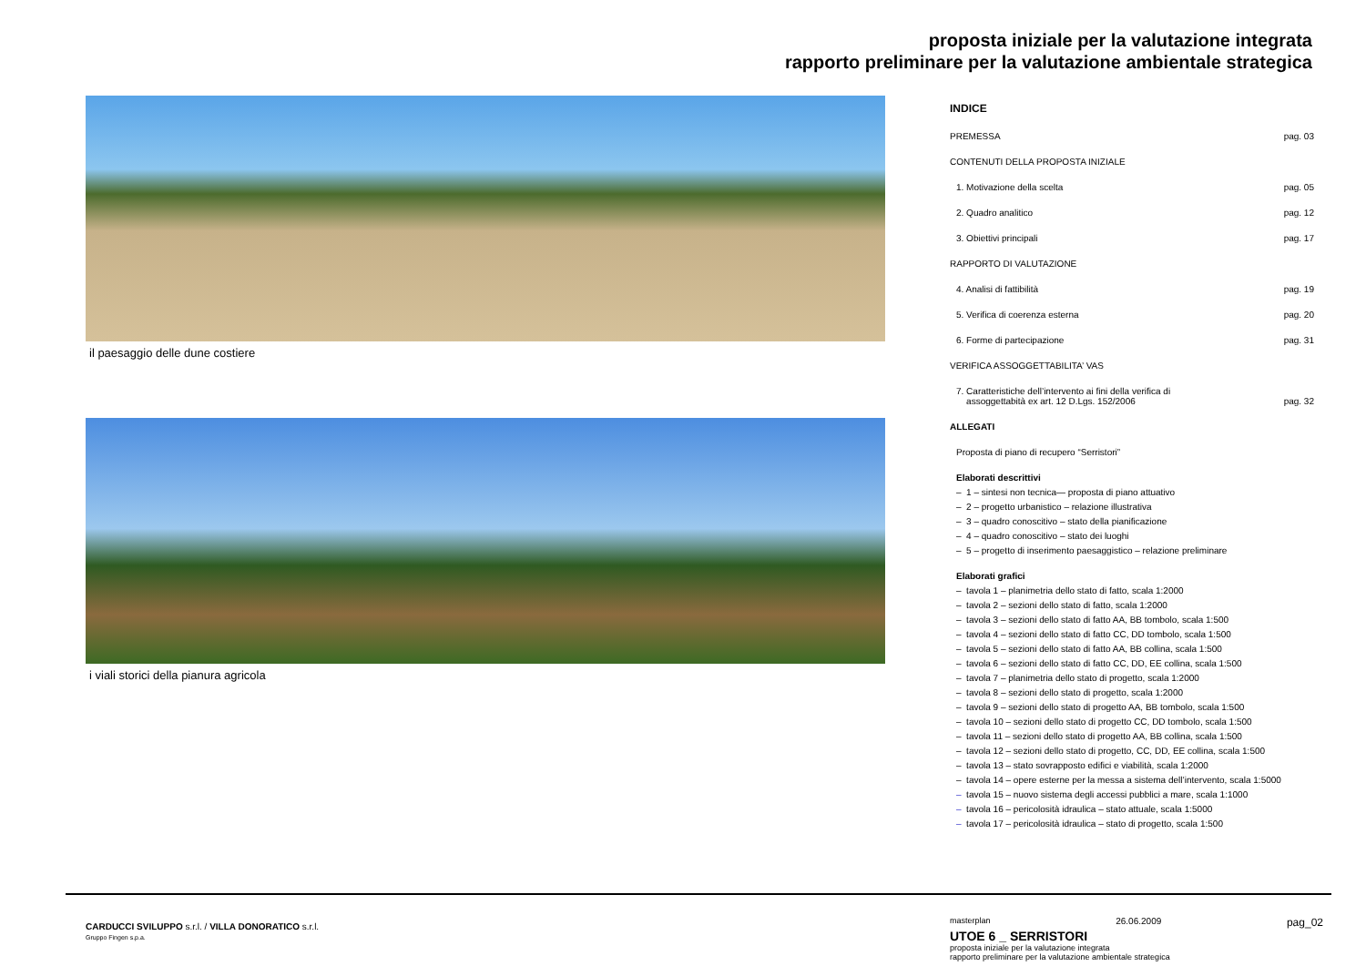proposta iniziale per la valutazione integrata
rapporto preliminare per la valutazione ambientale strategica
il paesaggio delle dune costiere
i viali storici della pianura agricola
INDICE
PREMESSA pag. 03
CONTENUTI DELLA PROPOSTA INIZIALE
1. Motivazione della scelta pag. 05
2. Quadro analitico pag. 12
3. Obiettivi principali pag. 17
RAPPORTO DI VALUTAZIONE
4. Analisi di fattibilità pag. 19
5. Verifica di coerenza esterna pag. 20
6. Forme di partecipazione pag. 31
VERIFICA ASSOGGETTABILITA’ VAS
7. Caratteristiche dell’intervento ai fini della verifica di
assoggettabità ex art. 12 D.Lgs. 152/2006 pag. 32
ALLEGATI
Proposta di piano di recupero “Serristori”
Elaborati descrittivi
– 1 – sintesi non tecnica— proposta di piano attuativo
– 2 – progetto urbanistico – relazione illustrativa
– 3 – quadro conoscitivo – stato della pianificazione
– 4 – quadro conoscitivo – stato dei luoghi
– 5 – progetto di inserimento paesaggistico – relazione preliminare
Elaborati grafici
– tavola 1 – planimetria dello stato di fatto, scala 1:2000
– tavola 2 – sezioni dello stato di fatto, scala 1:2000
– tavola 3 – sezioni dello stato di fatto AA, BB tombolo, scala 1:500
– tavola 4 – sezioni dello stato di fatto CC, DD tombolo, scala 1:500
– tavola 5 – sezioni dello stato di fatto AA, BB collina, scala 1:500
– tavola 6 – sezioni dello stato di fatto CC, DD, EE collina, scala 1:500
– tavola 7 – planimetria dello stato di progetto, scala 1:2000
– tavola 8 – sezioni dello stato di progetto, scala 1:2000
– tavola 9 – sezioni dello stato di progetto AA, BB tombolo, scala 1:500
– tavola 10 – sezioni dello stato di progetto CC, DD tombolo, scala 1:500
– tavola 11 – sezioni dello stato di progetto AA, BB collina, scala 1:500
– tavola 12 – sezioni dello stato di progetto, CC, DD, EE collina, scala 1:500
– tavola 13 – stato sovrapposto edifici e viabilità, scala 1:2000
– tavola 14 – opere esterne per la messa a sistema dell’intervento, scala 1:5000
– tavola 15 – nuovo sistema degli accessi pubblici a mare, scala 1:1000
– tavola 16 – pericolosità idraulica – stato attuale, scala 1:5000
– tavola 17 – pericolosità idraulica – stato di progetto, scala 1:500
CARDUCCI SVILUPPO s.r.l. / VILLA DONORATICO s.r.l.
Gruppo Fingen s.p.a.
masterplan 26.06.2009 pag_02
UTOE 6 _ SERRISTORI
proposta iniziale per la valutazione integrata
rapporto preliminare per la valutazione ambientale strategica